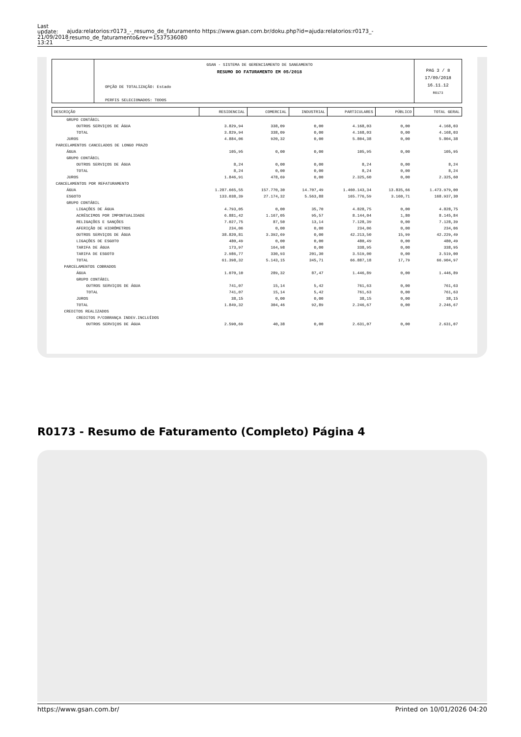Last update: 21/09/2018 13:21
ajuda:relatorios:r0173_-_resumo_de_faturamento https://www.gsan.com.br/doku.php?id=ajuda:relatorios:r0173_-_resumo_de_faturamento&rev=1537536080
GSAN - SISTEMA DE GERENCIAMENTO DE SANEAMENTO
RESUMO DO FATURAMENTO EM 05/2018
OPÇÃO DE TOTALIZAÇÃO: Estado
PERFIS SELECIONADOS: TODOS
PAG 3 / 8
17/09/2018
16.11.12
R0173
| DESCRIÇÃO | RESIDENCIAL | COMERCIAL | INDUSTRIAL | PARTICULARES | PÚBLICO | TOTAL GERAL |
| --- | --- | --- | --- | --- | --- | --- |
| GRUPO CONTÁBIL | | | | | | |
| OUTROS SERVIÇOS DE ÁGUA | 3.829,94 | 338,09 | 0,00 | 4.168,03 | 0,00 | 4.168,03 |
| TOTAL | 3.829,94 | 338,09 | 0,00 | 4.168,03 | 0,00 | 4.168,03 |
| JUROS | 4.884,06 | 920,32 | 0,00 | 5.804,38 | 0,00 | 5.804,38 |
| PARCELAMENTOS CANCELADOS DE LONGO PRAZO | | | | | | |
| ÁGUA | 105,95 | 0,00 | 0,00 | 105,95 | 0,00 | 105,95 |
| GRUPO CONTÁBIL | | | | | | |
| OUTROS SERVIÇOS DE ÁGUA | 8,24 | 0,00 | 0,00 | 8,24 | 0,00 | 8,24 |
| TOTAL | 8,24 | 0,00 | 0,00 | 8,24 | 0,00 | 8,24 |
| JUROS | 1.846,91 | 478,69 | 0,00 | 2.325,60 | 0,00 | 2.325,60 |
| CANCELAMENTOS POR REFATURAMENTO | | | | | | |
| ÁGUA | 1.287.665,55 | 157.770,30 | 14.707,49 | 1.460.143,34 | 13.835,66 | 1.473.979,00 |
| ESGOTO | 133.038,39 | 27.174,32 | 5.563,88 | 165.776,59 | 3.160,71 | 168.937,30 |
| GRUPO CONTÁBIL | | | | | | |
| LIGAÇÕES DE ÁGUA | 4.793,05 | 0,00 | 35,70 | 4.828,75 | 0,00 | 4.828,75 |
| ACRÉSCIMOS POR IMPONTUALIDADE | 6.881,42 | 1.167,05 | 95,57 | 8.144,04 | 1,80 | 8.145,84 |
| RELIGAÇÕES E SANÇÕES | 7.027,75 | 87,50 | 13,14 | 7.128,39 | 0,00 | 7.128,39 |
| AFERIÇÃO DE HIDRÔMETROS | 234,06 | 0,00 | 0,00 | 234,06 | 0,00 | 234,06 |
| OUTROS SERVIÇOS DE ÁGUA | 38.820,81 | 3.392,69 | 0,00 | 42.213,50 | 15,99 | 42.229,49 |
| LIGAÇÕES DE ESGOTO | 480,49 | 0,00 | 0,00 | 480,49 | 0,00 | 480,49 |
| TARIFA DE ÁGUA | 173,97 | 164,98 | 0,00 | 338,95 | 0,00 | 338,95 |
| TARIFA DE ESGOTO | 2.986,77 | 330,93 | 201,30 | 3.519,00 | 0,00 | 3.519,00 |
| TOTAL | 61.398,32 | 5.143,15 | 345,71 | 66.887,18 | 17,79 | 66.904,97 |
| PARCELAMENTOS COBRADOS | | | | | | |
| ÁGUA | 1.070,10 | 289,32 | 87,47 | 1.446,89 | 0,00 | 1.446,89 |
| GRUPO CONTÁBIL | | | | | | |
| OUTROS SERVIÇOS DE ÁGUA | 741,07 | 15,14 | 5,42 | 761,63 | 0,00 | 761,63 |
| TOTAL | 741,07 | 15,14 | 5,42 | 761,63 | 0,00 | 761,63 |
| JUROS | 38,15 | 0,00 | 0,00 | 38,15 | 0,00 | 38,15 |
| TOTAL | 1.849,32 | 304,46 | 92,89 | 2.246,67 | 0,00 | 2.246,67 |
| CREDITOS REALIZADOS | | | | | | |
| CREDITOS P/COBRANÇA INDEV.INCLUÍDOS | | | | | | |
| OUTROS SERVIÇOS DE ÁGUA | 2.590,69 | 40,38 | 0,00 | 2.631,07 | 0,00 | 2.631,07 |
R0173 - Resumo de Faturamento (Completo) Página 4
https://www.gsan.com.br/ Printed on 10/01/2026 04:20